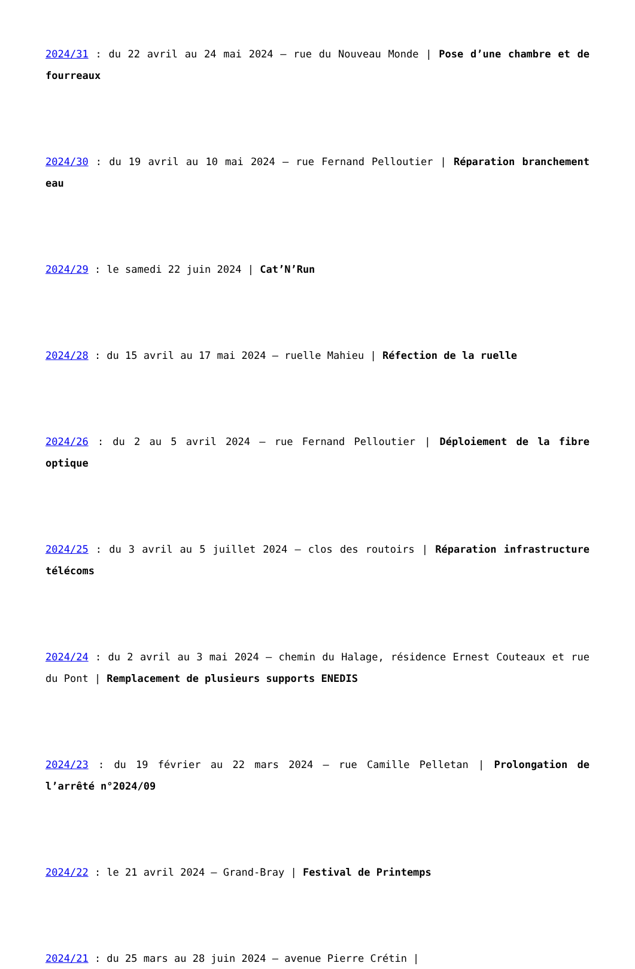2024/31 : du 22 avril au 24 mai 2024 – rue du Nouveau Monde | Pose d’une chambre et de fourreaux
2024/30 : du 19 avril au 10 mai 2024 – rue Fernand Pelloutier | Réparation branchement eau
2024/29 : le samedi 22 juin 2024 | Cat’N’Run
2024/28 : du 15 avril au 17 mai 2024 – ruelle Mahieu | Réfection de la ruelle
2024/26 : du 2 au 5 avril 2024 – rue Fernand Pelloutier | Déploiement de la fibre optique
2024/25 : du 3 avril au 5 juillet 2024 – clos des routoirs | Réparation infrastructure télécoms
2024/24 : du 2 avril au 3 mai 2024 – chemin du Halage, résidence Ernest Couteaux et rue du Pont | Remplacement de plusieurs supports ENEDIS
2024/23 : du 19 février au 22 mars 2024 – rue Camille Pelletan | Prolongation de l’arrêté n°2024/09
2024/22 : le 21 avril 2024 – Grand-Bray | Festival de Printemps
2024/21 : du 25 mars au 28 juin 2024 – avenue Pierre Crétin |